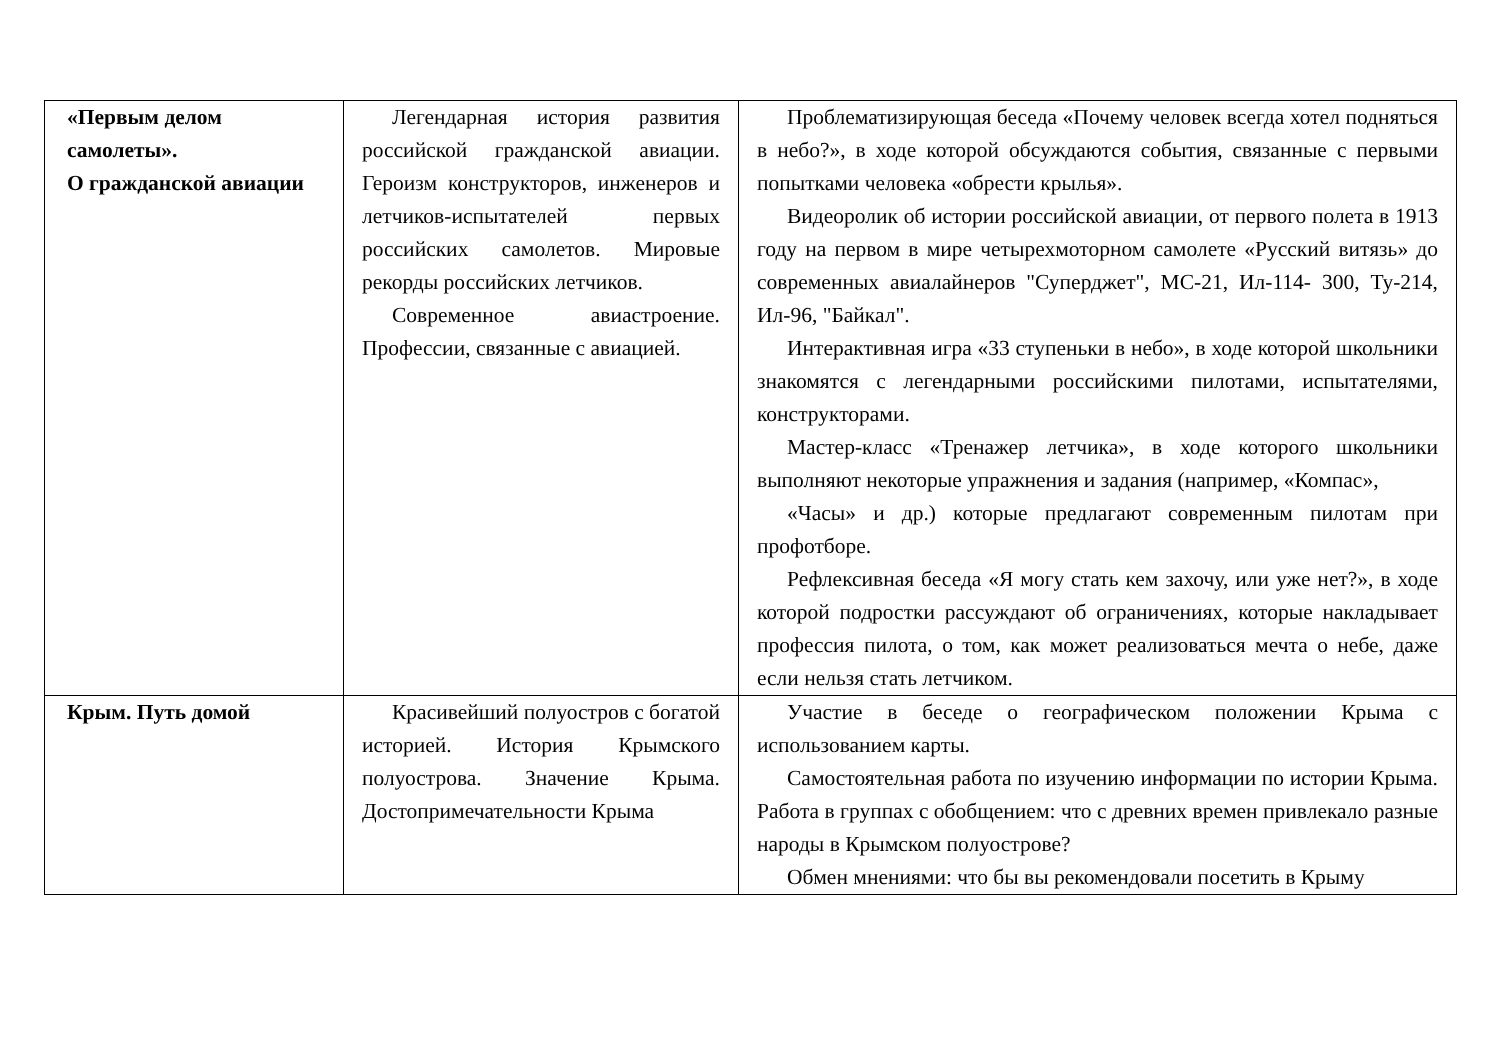| «Первым делом самолеты». О гражданской авиации | Легендарная история развития российской гражданской авиации. Героизм конструкторов, инженеров и летчиков-испытателей первых российских самолетов. Мировые рекорды российских летчиков. Современное авиастроение. Профессии, связанные с авиацией. | Проблематизирующая беседа «Почему человек всегда хотел подняться в небо?», в ходе которой обсуждаются события, связанные с первыми попытками человека «обрести крылья». Видеоролик об истории российской авиации, от первого полета в 1913 году на первом в мире четырехмоторном самолете «Русский витязь» до современных авиалайнеров "Суперджет", МС-21, Ил-114- 300, Ту-214, Ил-96, "Байкал". Интерактивная игра «33 ступеньки в небо», в ходе которой школьники знакомятся с легендарными российскими пилотами, испытателями, конструкторами. Мастер-класс «Тренажер летчика», в ходе которого школьники выполняют некоторые упражнения и задания (например, «Компас», «Часы» и др.) которые предлагают современным пилотам при профотборе. Рефлексивная беседа «Я могу стать кем захочу, или уже нет?», в ходе которой подростки рассуждают об ограничениях, которые накладывает профессия пилота, о том, как может реализоваться мечта о небе, даже если нельзя стать летчиком. |
| Крым. Путь домой | Красивейший полуостров с богатой историей. История Крымского полуострова. Значение Крыма. Достопримечательности Крыма | Участие в беседе о географическом положении Крыма с использованием карты. Самостоятельная работа по изучению информации по истории Крыма. Работа в группах с обобщением: что с древних времен привлекало разные народы в Крымском полуострове? Обмен мнениями: что бы вы рекомендовали посетить в Крыму |